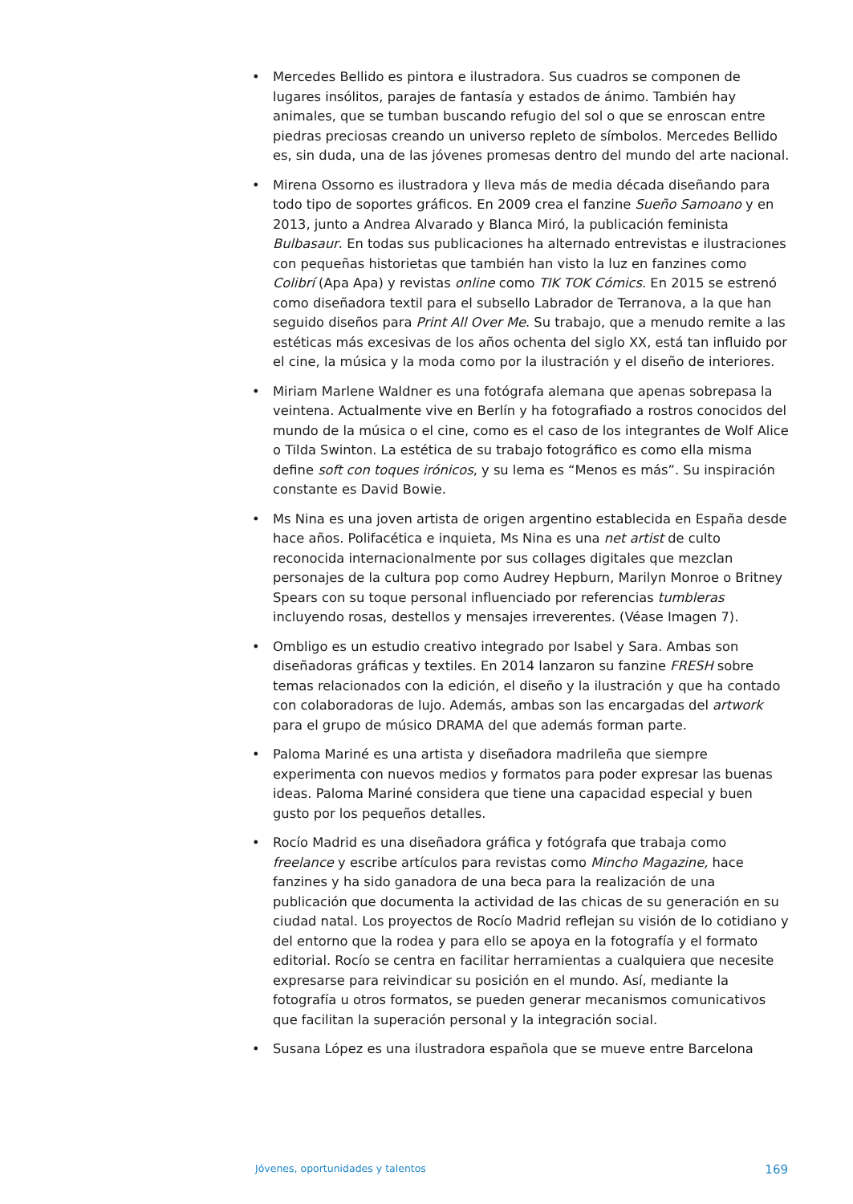• Mercedes Bellido es pintora e ilustradora. Sus cuadros se componen de lugares insólitos, parajes de fantasía y estados de ánimo. También hay animales, que se tumban buscando refugio del sol o que se enroscan entre piedras preciosas creando un universo repleto de símbolos. Mercedes Bellido es, sin duda, una de las jóvenes promesas dentro del mundo del arte nacional.
• Mirena Ossorno es ilustradora y lleva más de media década diseñando para todo tipo de soportes gráficos. En 2009 crea el fanzine Sueño Samoano y en 2013, junto a Andrea Alvarado y Blanca Miró, la publicación feminista Bulbasaur. En todas sus publicaciones ha alternado entrevistas e ilustraciones con pequeñas historietas que también han visto la luz en fanzines como Colibrí (Apa Apa) y revistas online como TIK TOK Cómics. En 2015 se estrenó como diseñadora textil para el subsello Labrador de Terranova, a la que han seguido diseños para Print All Over Me. Su trabajo, que a menudo remite a las estéticas más excesivas de los años ochenta del siglo XX, está tan influido por el cine, la música y la moda como por la ilustración y el diseño de interiores.
• Miriam Marlene Waldner es una fotógrafa alemana que apenas sobrepasa la veintena. Actualmente vive en Berlín y ha fotografiado a rostros conocidos del mundo de la música o el cine, como es el caso de los integrantes de Wolf Alice o Tilda Swinton. La estética de su trabajo fotográfico es como ella misma define soft con toques irónicos, y su lema es “Menos es más”. Su inspiración constante es David Bowie.
• Ms Nina es una joven artista de origen argentino establecida en España desde hace años. Polifacética e inquieta, Ms Nina es una net artist de culto reconocida internacionalmente por sus collages digitales que mezclan personajes de la cultura pop como Audrey Hepburn, Marilyn Monroe o Britney Spears con su toque personal influenciado por referencias tumbleras incluyendo rosas, destellos y mensajes irreverentes. (Véase Imagen 7).
• Ombligo es un estudio creativo integrado por Isabel y Sara. Ambas son diseñadoras gráficas y textiles. En 2014 lanzaron su fanzine FRESH sobre temas relacionados con la edición, el diseño y la ilustración y que ha contado con colaboradoras de lujo. Además, ambas son las encargadas del artwork para el grupo de músico DRAMA del que además forman parte.
• Paloma Mariné es una artista y diseñadora madrileña que siempre experimenta con nuevos medios y formatos para poder expresar las buenas ideas. Paloma Mariné considera que tiene una capacidad especial y buen gusto por los pequeños detalles.
• Rocío Madrid es una diseñadora gráfica y fotógrafa que trabaja como freelance y escribe artículos para revistas como Mincho Magazine, hace fanzines y ha sido ganadora de una beca para la realización de una publicación que documenta la actividad de las chicas de su generación en su ciudad natal. Los proyectos de Rocío Madrid reflejan su visión de lo cotidiano y del entorno que la rodea y para ello se apoya en la fotografía y el formato editorial. Rocío se centra en facilitar herramientas a cualquiera que necesite expresarse para reivindicar su posición en el mundo. Así, mediante la fotografía u otros formatos, se pueden generar mecanismos comunicativos que facilitan la superación personal y la integración social.
• Susana López es una ilustradora española que se mueve entre Barcelona
Jóvenes, oportunidades y talentos 169